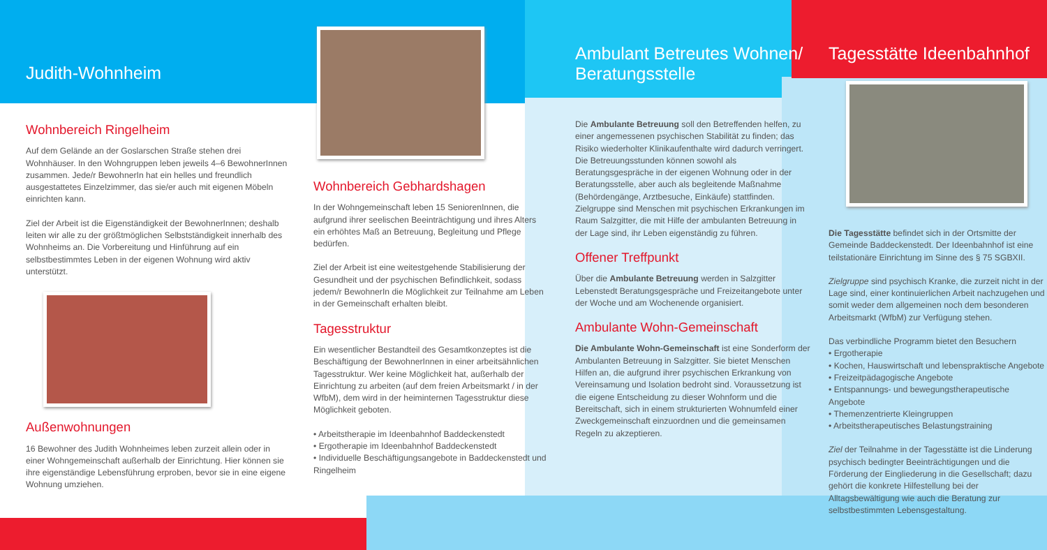Judith-Wohnheim
Wohnbereich Ringelheim
Auf dem Gelände an der Goslarschen Straße stehen drei Wohnhäuser. In den Wohngruppen leben jeweils 4–6 BewohnerInnen zusammen. Jede/r BewohnerIn hat ein helles und freundlich ausgestattetes Einzelzimmer, das sie/er auch mit eigenen Möbeln einrichten kann.
Ziel der Arbeit ist die Eigenständigkeit der BewohnerInnen; deshalb leiten wir alle zu der größtmöglichen Selbstständigkeit innerhalb des Wohnheims an. Die Vorbereitung und Hinführung auf ein selbstbestimmtes Leben in der eigenen Wohnung wird aktiv unterstützt.
Außenwohnungen
16 Bewohner des Judith Wohnheimes leben zurzeit allein oder in einer Wohngemeinschaft außerhalb der Einrichtung. Hier können sie ihre eigenständige Lebensführung erproben, bevor sie in eine eigene Wohnung umziehen.
Wohnbereich Gebhardshagen
In der Wohngemeinschaft leben 15 SeniorenInnen, die aufgrund ihrer seelischen Beeinträchtigung und ihres Alters ein erhöhtes Maß an Betreuung, Begleitung und Pflege bedürfen.
Ziel der Arbeit ist eine weitestgehende Stabilisierung der Gesundheit und der psychischen Befindlichkeit, sodass jedem/r BewohnerIn die Möglichkeit zur Teilnahme am Leben in der Gemeinschaft erhalten bleibt.
Tagesstruktur
Ein wesentlicher Bestandteil des Gesamtkonzeptes ist die Beschäftigung der BewohnerInnen in einer arbeitsähnlichen Tagesstruktur. Wer keine Möglichkeit hat, außerhalb der Einrichtung zu arbeiten (auf dem freien Arbeitsmarkt / in der WfbM), dem wird in der heiminternen Tagesstruktur diese Möglichkeit geboten.
• Arbeitstherapie im Ideenbahnhof Baddeckenstedt
• Ergotherapie im Ideenbahnhof Baddeckenstedt
• Individuelle Beschäftigungsangebote in Baddeckenstedt und Ringelheim
Ambulant Betreutes Wohnen/ Beratungsstelle
Die Ambulante Betreuung soll den Betreffenden helfen, zu einer angemessenen psychischen Stabilität zu finden; das Risiko wiederholter Klinikaufenthalte wird dadurch verringert. Die Betreuungsstunden können sowohl als Beratungsgespräche in der eigenen Wohnung oder in der Beratungsstelle, aber auch als begleitende Maßnahme (Behördengänge, Arztbesuche, Einkäufe) stattfinden. Zielgruppe sind Menschen mit psychischen Erkrankungen im Raum Salzgitter, die mit Hilfe der ambulanten Betreuung in der Lage sind, ihr Leben eigenständig zu führen.
Offener Treffpunkt
Über die Ambulante Betreuung werden in Salzgitter Lebenstedt Beratungsgespräche und Freizeitangebote unter der Woche und am Wochenende organisiert.
Ambulante Wohn-Gemeinschaft
Die Ambulante Wohn-Gemeinschaft ist eine Sonderform der Ambulanten Betreuung in Salzgitter. Sie bietet Menschen Hilfen an, die aufgrund ihrer psychischen Erkrankung von Vereinsamung und Isolation bedroht sind. Voraussetzung ist die eigene Entscheidung zu dieser Wohnform und die Bereitschaft, sich in einem strukturierten Wohnumfeld einer Zweckgemeinschaft einzuordnen und die gemeinsamen Regeln zu akzeptieren.
Tagesstätte Ideenbahnhof
Die Tagesstätte befindet sich in der Ortsmitte der Gemeinde Baddeckenstedt. Der Ideenbahnhof ist eine teilstationäre Einrichtung im Sinne des § 75 SGBXII.
Zielgruppe sind psychisch Kranke, die zurzeit nicht in der Lage sind, einer kontinuierlichen Arbeit nachzugehen und somit weder dem allgemeinen noch dem besonderen Arbeitsmarkt (WfbM) zur Verfügung stehen.
Das verbindliche Programm bietet den Besuchern
• Ergotherapie
• Kochen, Hauswirtschaft und lebenspraktische Angebote
• Freizeitpädagogische Angebote
• Entspannungs- und bewegungstherapeutische Angebote
• Themenzentrierte Kleingruppen
• Arbeitstherapeutisches Belastungstraining
Ziel der Teilnahme in der Tagesstätte ist die Linderung psychisch bedingter Beeinträchtigungen und die Förderung der Eingliederung in die Gesellschaft; dazu gehört die konkrete Hilfestellung bei der Alltagsbewältigung wie auch die Beratung zur selbstbestimmten Lebensgestaltung.